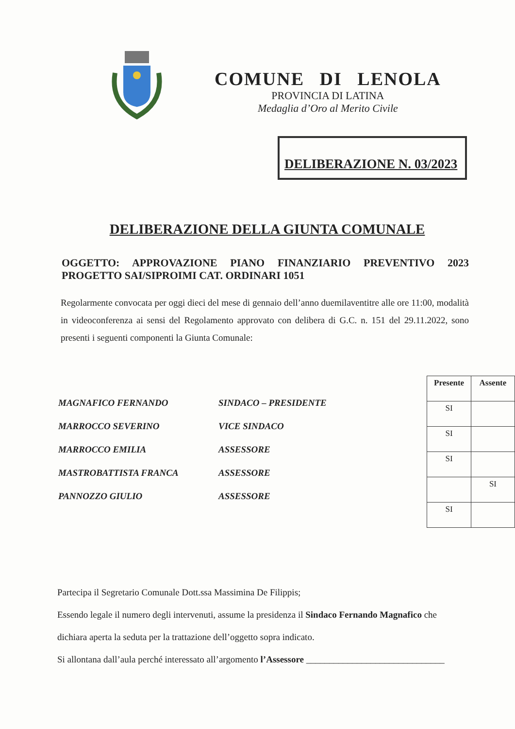COMUNE DI LENOLA
PROVINCIA DI LATINA
Medaglia d’Oro al Merito Civile
DELIBERAZIONE N. 03/2023
DELIBERAZIONE DELLA GIUNTA COMUNALE
OGGETTO: APPROVAZIONE PIANO FINANZIARIO PREVENTIVO 2023 PROGETTO SAI/SIPROIMI CAT. ORDINARI 1051
Regolarmente convocata per oggi dieci del mese di gennaio dell’anno duemilaventitre alle ore 11:00, modalità in videoconferenza ai sensi del Regolamento approvato con delibera di G.C. n. 151 del 29.11.2022, sono presenti i seguenti componenti la Giunta Comunale:
MAGNAFICO FERNANDO SINDACO – PRESIDENTE
MARROCCO SEVERINO VICE SINDACO
MARROCCO EMILIA ASSESSORE
MASTROBATTISTA FRANCA ASSESSORE
PANNOZZO GIULIO ASSESSORE
| Presente | Assente |
| --- | --- |
| SI | |
| SI | |
| SI | |
| | SI |
| SI | |
Partecipa il Segretario Comunale Dott.ssa Massimina De Filippis;
Essendo legale il numero degli intervenuti, assume la presidenza il Sindaco Fernando Magnafico che dichiara aperta la seduta per la trattazione dell’oggetto sopra indicato.
Si allontana dall’aula perché interessato all’argomento l’Assessore ______________________________